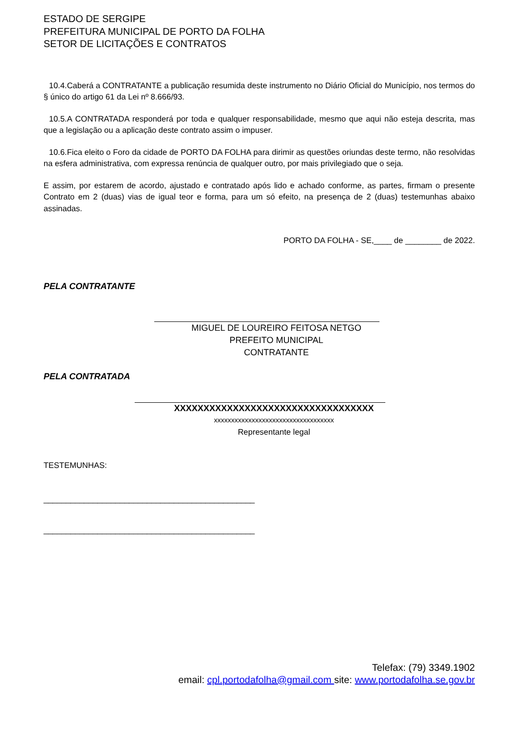ESTADO DE SERGIPE
PREFEITURA MUNICIPAL DE PORTO DA FOLHA
SETOR DE LICITAÇÕES E CONTRATOS
10.4.Caberá a CONTRATANTE a publicação resumida deste instrumento no Diário Oficial do Município, nos termos do § único do artigo 61 da Lei nº 8.666/93.
10.5.A CONTRATADA responderá por toda e qualquer responsabilidade, mesmo que aqui não esteja descrita, mas que a legislação ou a aplicação deste contrato assim o impuser.
10.6.Fica eleito o Foro da cidade de PORTO DA FOLHA para dirimir as questões oriundas deste termo, não resolvidas na esfera administrativa, com expressa renúncia de qualquer outro, por mais privilegiado que o seja.
E assim, por estarem de acordo, ajustado e contratado após lido e achado conforme, as partes, firmam o presente Contrato em 2 (duas) vias de igual teor e forma, para um só efeito, na presença de 2 (duas) testemunhas abaixo assinadas.
PORTO DA FOLHA - SE,____ de ________ de 2022.
PELA CONTRATANTE
MIGUEL DE LOUREIRO FEITOSA NETGO
PREFEITO MUNICIPAL
CONTRATANTE
PELA CONTRATADA
XXXXXXXXXXXXXXXXXXXXXXXXXXXXXXXXXX
xxxxxxxxxxxxxxxxxxxxxxxxxxxxxxxxxxx
Representante legal
TESTEMUNHAS:
_______________________________________________
_______________________________________________
Telefax: (79) 3349.1902
email: cpl.portodafolha@gmail.com site: www.portodafolha.se.gov.br